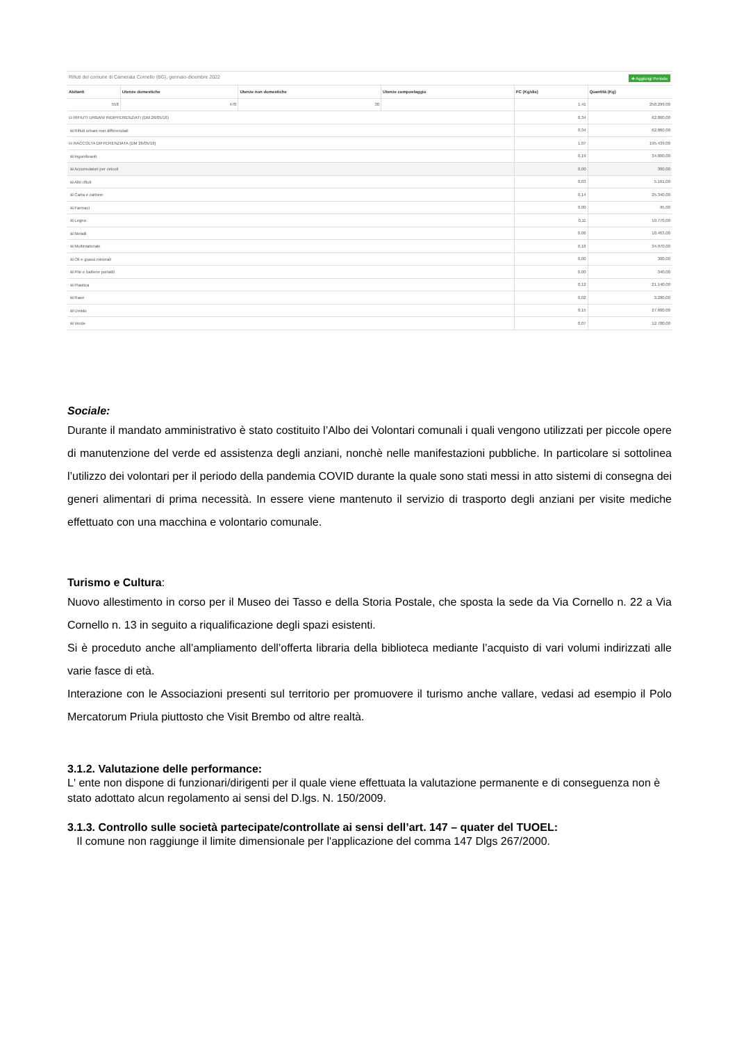Rifiuti del comune di Camerata Cornello (BG), gennaio-dicembre 2022 ✚ Aggiungi Periodo
| Abitanti | Utenze domestiche | Utenze non domestiche | Utenze compostaggio | PC (Kg/die) | Quantità (Kg) |
| --- | --- | --- | --- | --- | --- |
| 558 | 470 | 30 | | 1,41 | 258.299,00 |
| ⊟ RIFIUTI URBANI INDIFFERENZIATI (DM 26/05/16) | | | | 0,34 | 62.860,00 |
| ⊞ Rifiuti urbani non differenziati | | | | 0,34 | 62.860,00 |
| ⊟ RACCOLTA DIFFERENZIATA (DM 26/05/16) | | | | 1,07 | 195.439,00 |
| ⊞ Ingombranti | | | | 0,19 | 34.800,00 |
| ⊞ Accumulatori per veicoli | | | | 0,00 | 300,00 |
| ⊞ Altri rifiuti | | | | 0,03 | 5.161,00 |
| ⊞ Carta e cartone | | | | 0,14 | 25.340,00 |
| ⊞ Farmaci | | | | 0,00 | 95,00 |
| ⊞ Legno | | | | 0,11 | 19.770,00 |
| ⊞ Metalli | | | | 0,06 | 10.463,00 |
| ⊞ Multimateriale | | | | 0,18 | 34.070,00 |
| ⊞ Oli e grassi minerali | | | | 0,00 | 300,00 |
| ⊞ Pile e batterie portatili | | | | 0,00 | 340,00 |
| ⊞ Plastica | | | | 0,12 | 21.140,00 |
| ⊞ Raee | | | | 0,02 | 3.280,00 |
| ⊞ Umido | | | | 0,15 | 27.600,00 |
| ⊞ Verde | | | | 0,07 | 12.780,00 |
Sociale:
Durante il mandato amministrativo è stato costituito l’Albo dei Volontari comunali i quali vengono utilizzati per piccole opere di manutenzione del verde ed assistenza degli anziani, nonchè nelle manifestazioni pubbliche. In particolare si sottolinea l’utilizzo dei volontari per il periodo della pandemia COVID durante la quale sono stati messi in atto sistemi di consegna dei generi alimentari di prima necessità. In essere viene mantenuto il servizio di trasporto degli anziani per visite mediche effettuato con una macchina e volontario comunale.
Turismo e Cultura:
Nuovo allestimento in corso per il Museo dei Tasso e della Storia Postale, che sposta la sede da Via Cornello n. 22 a Via Cornello n. 13 in seguito a riqualificazione degli spazi esistenti.
Si è proceduto anche all’ampliamento dell’offerta libraria della biblioteca mediante l’acquisto di vari volumi indirizzati alle varie fasce di età.
Interazione con le Associazioni presenti sul territorio per promuovere il turismo anche vallare, vedasi ad esempio il Polo Mercatorum Priula piuttosto che Visit Brembo od altre realtà.
3.1.2. Valutazione delle performance:
L' ente non dispone di funzionari/dirigenti per il quale viene effettuata la valutazione permanente e di conseguenza non è stato adottato alcun regolamento ai sensi del D.lgs. N. 150/2009.
3.1.3. Controllo sulle società partecipate/controllate ai sensi dell’art. 147 – quater del TUOEL:
Il comune non raggiunge il limite dimensionale per l'applicazione del comma 147 Dlgs 267/2000.